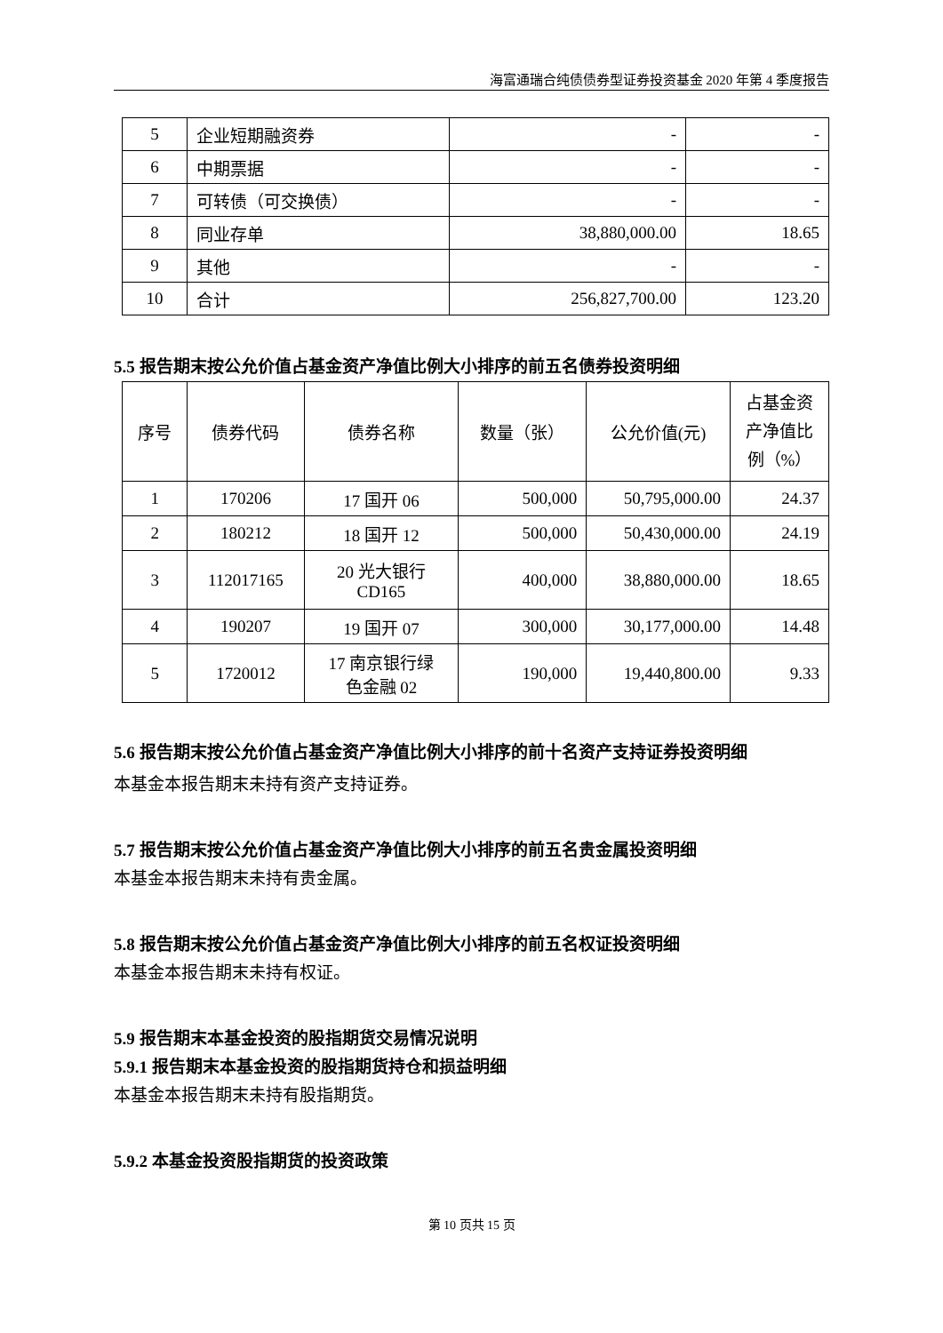海富通瑞合纯债债券型证券投资基金 2020 年第 4 季度报告
| 5 | 企业短期融资券 | - | - |
| 6 | 中期票据 | - | - |
| 7 | 可转债（可交换债） | - | - |
| 8 | 同业存单 | 38,880,000.00 | 18.65 |
| 9 | 其他 | - | - |
| 10 | 合计 | 256,827,700.00 | 123.20 |
5.5 报告期末按公允价值占基金资产净值比例大小排序的前五名债券投资明细
| 序号 | 债券代码 | 债券名称 | 数量（张） | 公允价值(元) | 占基金资产净值比例（%） |
| --- | --- | --- | --- | --- | --- |
| 1 | 170206 | 17 国开 06 | 500,000 | 50,795,000.00 | 24.37 |
| 2 | 180212 | 18 国开 12 | 500,000 | 50,430,000.00 | 24.19 |
| 3 | 112017165 | 20 光大银行 CD165 | 400,000 | 38,880,000.00 | 18.65 |
| 4 | 190207 | 19 国开 07 | 300,000 | 30,177,000.00 | 14.48 |
| 5 | 1720012 | 17 南京银行绿 色金融 02 | 190,000 | 19,440,800.00 | 9.33 |
5.6 报告期末按公允价值占基金资产净值比例大小排序的前十名资产支持证券投资明细
本基金本报告期末未持有资产支持证券。
5.7 报告期末按公允价值占基金资产净值比例大小排序的前五名贵金属投资明细
本基金本报告期末未持有贵金属。
5.8 报告期末按公允价值占基金资产净值比例大小排序的前五名权证投资明细
本基金本报告期末未持有权证。
5.9 报告期末本基金投资的股指期货交易情况说明
5.9.1 报告期末本基金投资的股指期货持仓和损益明细
本基金本报告期末未持有股指期货。
5.9.2 本基金投资股指期货的投资政策
第 10 页共 15 页